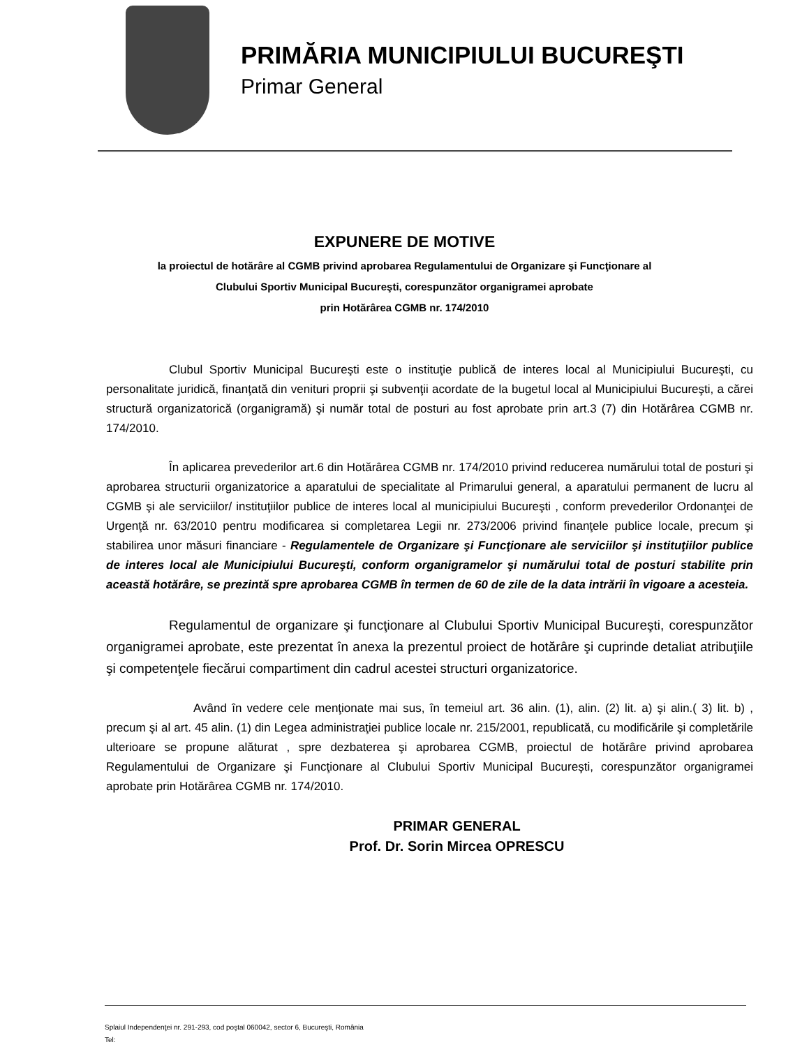PRIMĂRIA MUNICIPIULUI BUCUREŞTI
Primar General
EXPUNERE DE MOTIVE
la proiectul de hotărâre al CGMB privind aprobarea Regulamentului de Organizare şi Funcţionare al
Clubului Sportiv Municipal Bucureşti, corespunzător organigramei aprobate
prin Hotărârea CGMB nr. 174/2010
Clubul Sportiv Municipal Bucureşti este o instituţie publică de interes local al Municipiului Bucureşti, cu personalitate juridică, finanţată din venituri proprii şi subvenţii acordate de la bugetul local al Municipiului Bucureşti, a cărei structură organizatorică (organigramă) şi număr total de posturi au fost aprobate prin art.3 (7) din Hotărârea CGMB nr. 174/2010.
În aplicarea prevederilor art.6 din Hotărârea CGMB nr. 174/2010 privind reducerea numărului total de posturi şi aprobarea structurii organizatorice a aparatului de specialitate al Primarului general, a aparatului permanent de lucru al CGMB şi ale serviciilor/ instituţiilor publice de interes local al municipiului Bucureşti , conform prevederilor Ordonanţei de Urgenţă nr. 63/2010 pentru modificarea si completarea Legii nr. 273/2006 privind finanţele publice locale, precum şi stabilirea unor măsuri financiare - Regulamentele de Organizare şi Funcţionare ale serviciilor şi instituţiilor publice de interes local ale Municipiului Bucureşti, conform organigramelor şi numărului total de posturi stabilite prin această hotărâre, se prezintă spre aprobarea CGMB în termen de 60 de zile de la data intrării în vigoare a acesteia.
Regulamentul de organizare şi funcţionare al Clubului Sportiv Municipal Bucureşti, corespunzător organigramei aprobate, este prezentat în anexa la prezentul proiect de hotărâre şi cuprinde detaliat atribuţiile şi competenţele fiecărui compartiment din cadrul acestei structuri organizatorice.
Având în vedere cele menţionate mai sus, în temeiul art. 36 alin. (1), alin. (2) lit. a) şi alin.( 3) lit. b) , precum şi al art. 45 alin. (1) din Legea administraţiei publice locale nr. 215/2001, republicată, cu modificările şi completările ulterioare se propune alăturat , spre dezbaterea şi aprobarea CGMB, proiectul de hotărâre privind aprobarea Regulamentului de Organizare şi Funcţionare al Clubului Sportiv Municipal Bucureşti, corespunzător organigramei aprobate prin Hotărârea CGMB nr. 174/2010.
PRIMAR GENERAL
Prof. Dr. Sorin Mircea OPRESCU
Splaiul Independenţei nr. 291-293, cod poştal 060042, sector 6, Bucureşti, România
Tel: